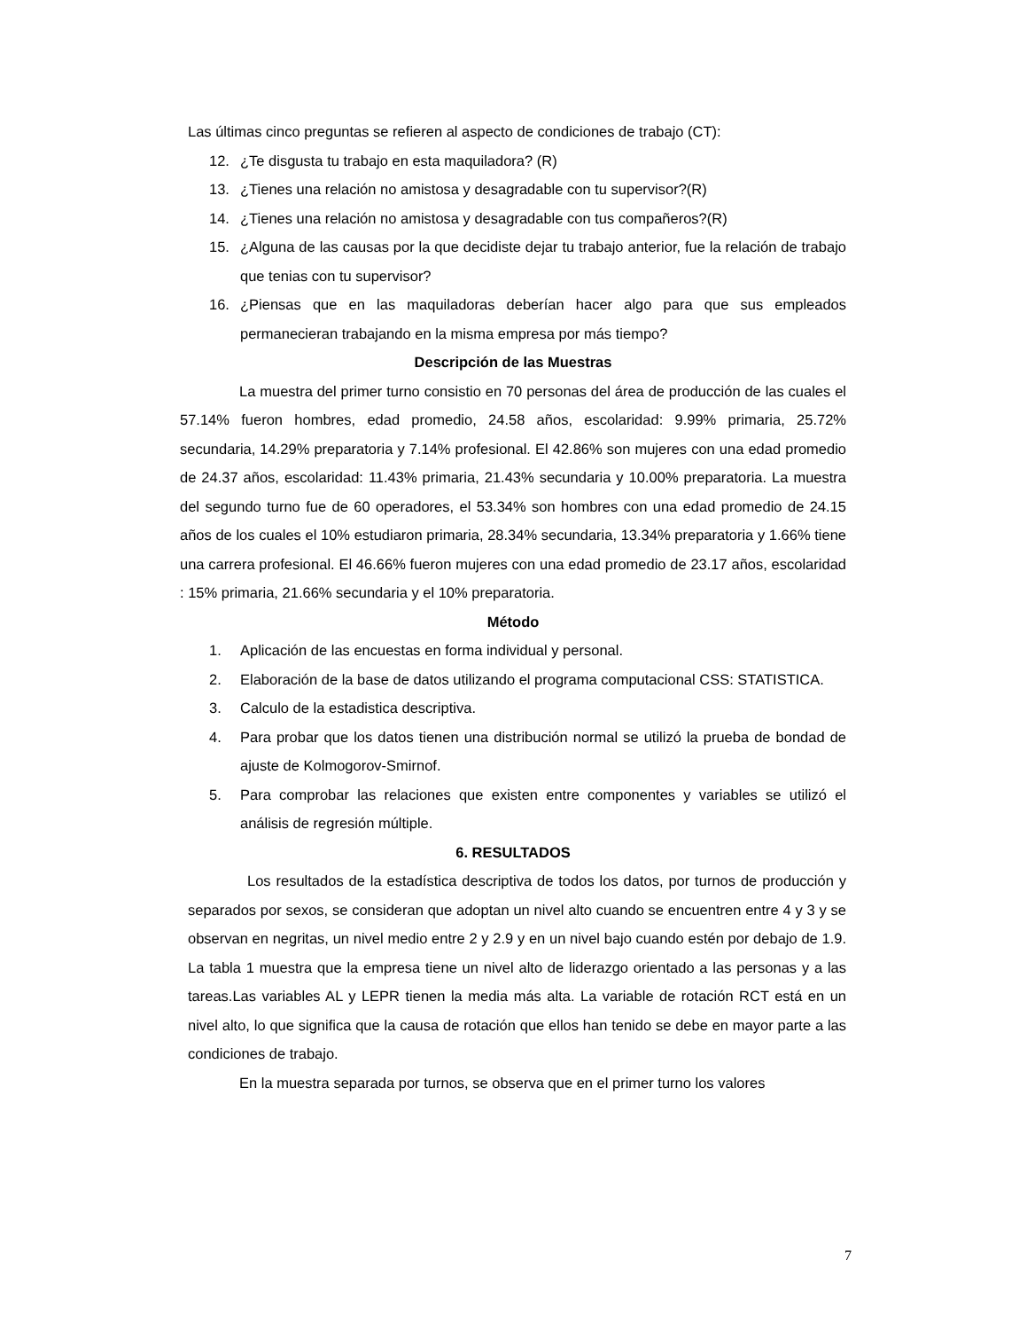Las últimas cinco preguntas se refieren al aspecto de condiciones de trabajo (CT):
12. ¿Te disgusta tu trabajo en esta maquiladora? (R)
13. ¿Tienes una relación no amistosa y desagradable con tu supervisor?(R)
14. ¿Tienes una relación no amistosa y desagradable con tus compañeros?(R)
15. ¿Alguna de las causas por la que decidiste dejar tu trabajo anterior, fue la relación de trabajo que tenias con tu supervisor?
16. ¿Piensas que en las maquiladoras deberían hacer algo para que sus empleados permanecieran trabajando en la misma empresa por más tiempo?
Descripción de las Muestras
La muestra del primer turno consistio en 70 personas del área de producción de las cuales el 57.14% fueron hombres, edad promedio, 24.58 años, escolaridad: 9.99% primaria, 25.72% secundaria, 14.29% preparatoria y 7.14% profesional. El 42.86% son mujeres con una edad promedio de 24.37 años, escolaridad: 11.43% primaria, 21.43% secundaria y 10.00% preparatoria. La muestra del segundo turno fue de 60 operadores, el 53.34% son hombres con una edad promedio de 24.15 años de los cuales el 10% estudiaron primaria, 28.34% secundaria, 13.34% preparatoria y 1.66% tiene una carrera profesional. El 46.66% fueron mujeres con una edad promedio de 23.17 años, escolaridad : 15% primaria, 21.66% secundaria y el 10% preparatoria.
Método
1. Aplicación de las encuestas en forma individual y personal.
2. Elaboración de la base de datos utilizando el programa computacional CSS: STATISTICA.
3. Calculo de la estadistica descriptiva.
4. Para probar que los datos tienen una distribución normal se utilizó la prueba de bondad de ajuste de Kolmogorov-Smirnof.
5. Para comprobar las relaciones que existen entre componentes y variables se utilizó el análisis de regresión múltiple.
6. RESULTADOS
Los resultados de la estadística descriptiva de todos los datos, por turnos de producción y separados por sexos, se consideran que adoptan un nivel alto cuando se encuentren entre 4 y 3 y se observan en negritas, un nivel medio entre 2 y 2.9 y en un nivel bajo cuando estén por debajo de 1.9. La tabla 1 muestra que la empresa tiene un nivel alto de liderazgo orientado a las personas y a las tareas.Las variables AL y LEPR tienen la media más alta. La variable de rotación RCT está en un nivel alto, lo que significa que la causa de rotación que ellos han tenido se debe en mayor parte a las condiciones de trabajo.
En la muestra separada por turnos, se observa que en el primer turno los valores
7